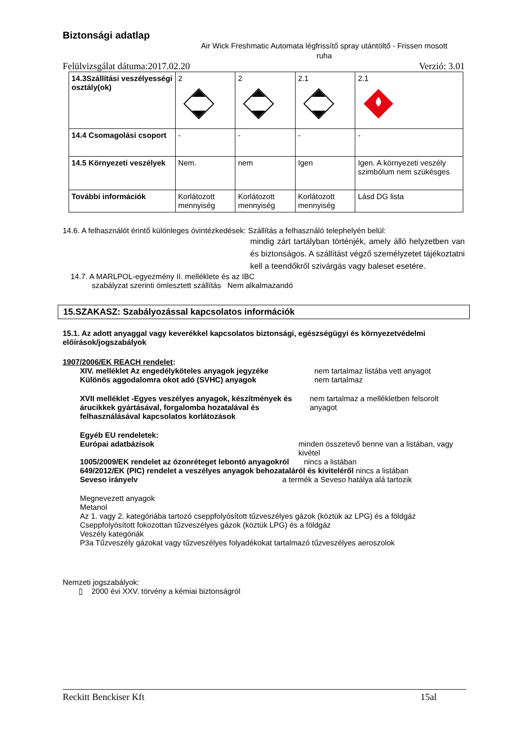Biztonsági adatlap
Air Wick Freshmatic Automata légfrissítő spray utántöltő - Frissen mosott ruha
Felülvizsgálat dátuma:2017.02.20 Verzió: 3.01
| 14.3Szállítási veszélyességi osztály(ok) | 2 | 2 | 2.1 | 2.1 |
| 14.4 Csomagolási csoport | - | - | - | - |
| 14.5 Környezeti veszélyek | Nem. | nem | Igen | Igen. A környezeti veszély szimbólum nem szükésges |
| További információk | Korlátozott mennyiség | Korlátozott mennyiség | Korlátozott mennyiség | Lásd DG lista |
14.6. A felhasználót érintő különleges óvintézkedések: Szállítás a felhasználó telephelyén belül:
mindig zárt tartályban történjék, amely álló helyzetben van és biztonságos. A szállítást végző személyzetet tájékoztatni kell a teendőkről szivárgás vagy baleset esetére.
14.7. A MARLPOL-egyezmény II. melléklete és az IBC
szabályzat szerinti ömlesztett szállítás Nem alkalmazandó
15.SZAKASZ: Szabályozással kapcsolatos információk
15.1. Az adott anyaggal vagy keverékkel kapcsolatos biztonsági, egészségügyi és környezetvédelmi előírások/jogszabályok
1907/2006/EK REACH rendelet:
XIV. melléklet Az engedélyköteles anyagok jegyzéke
Különös aggodalomra okot adó (SVHC) anyagok
nem tartalmaz listába vett anyagot
nem tartalmaz
XVII melléklet -Egyes veszélyes anyagok, készítmények és árucikkek gyártásával, forgalomba hozatalával és felhasználásával kapcsolatos korlátozások
nem tartalmaz a mellékletben felsorolt anyagot
Egyéb EU rendeletek:
Európai adatbázisok minden összetevő benne van a listában, vagy kivétel
1005/2009/EK rendelet az ózonréteget lebontó anyagokról nincs a listában
649/2012/EK (PIC) rendelet a veszélyes anyagok behozataláról és kiviteléről nincs a listában
Seveso irányelv a termék a Seveso hatálya alá tartozik
Megnevezett anyagok
Metanol
Az 1. vagy 2. kategóriába tartozó cseppfolyósított tűzveszélyes gázok (köztük az LPG) és a földgáz
Cseppfolyósított fokozottan tűzveszélyes gázok (köztük LPG) és a földgáz
Veszély kategóriák
P3a Tűzveszély gázokat vagy tűzveszélyes folyadékokat tartalmazó tűzveszélyes aeroszolok
Nemzeti jogszabályok:
▯ 2000 évi XXV. törvény a kémiai biztonságról
Reckitt Benckiser Kft 15al